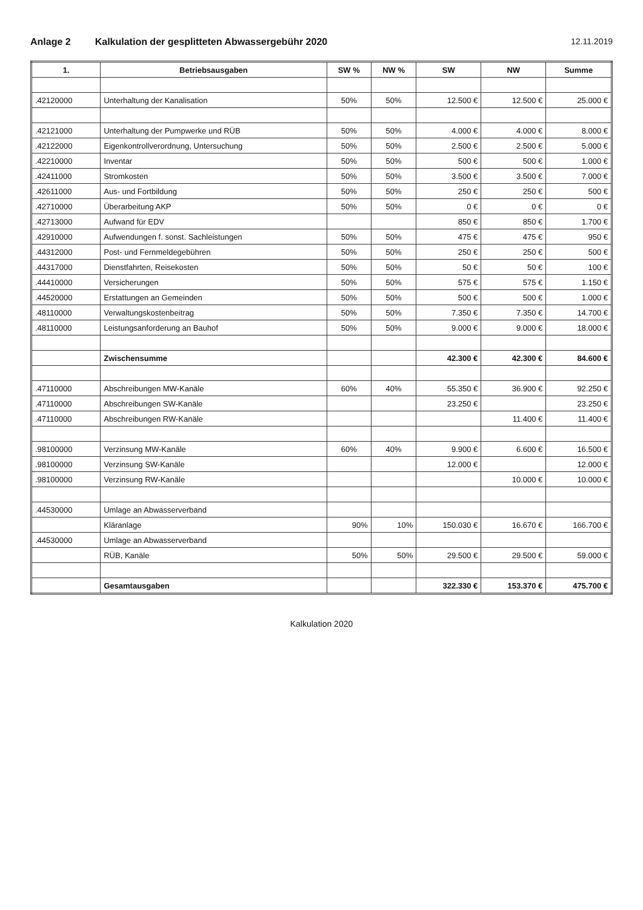Anlage 2 Kalkulation der gesplitteten Abwassergebühr 2020
12.11.2019
| 1. | Betriebsausgaben | SW % | NW % | SW | NW | Summe |
| --- | --- | --- | --- | --- | --- | --- |
| .42120000 | Unterhaltung der Kanalisation | 50% | 50% | 12.500 € | 12.500 € | 25.000 € |
| .42121000 | Unterhaltung der Pumpwerke und RÜB | 50% | 50% | 4.000 € | 4.000 € | 8.000 € |
| .42122000 | Eigenkontrollverordnung, Untersuchung | 50% | 50% | 2.500 € | 2.500 € | 5.000 € |
| .42210000 | Inventar | 50% | 50% | 500 € | 500 € | 1.000 € |
| .42411000 | Stromkosten | 50% | 50% | 3.500 € | 3.500 € | 7.000 € |
| .42611000 | Aus- und Fortbildung | 50% | 50% | 250 € | 250 € | 500 € |
| .42710000 | Überarbeitung AKP | 50% | 50% | 0 € | 0 € | 0 € |
| .42713000 | Aufwand für EDV | | | 850 € | 850 € | 1.700 € |
| .42910000 | Aufwendungen f. sonst. Sachleistungen | 50% | 50% | 475 € | 475 € | 950 € |
| .44312000 | Post- und Fernmeldegebühren | 50% | 50% | 250 € | 250 € | 500 € |
| .44317000 | Dienstfahrten, Reisekosten | 50% | 50% | 50 € | 50 € | 100 € |
| .44410000 | Versicherungen | 50% | 50% | 575 € | 575 € | 1.150 € |
| .44520000 | Erstattungen an Gemeinden | 50% | 50% | 500 € | 500 € | 1.000 € |
| .48110000 | Verwaltungskostenbeitrag | 50% | 50% | 7.350 € | 7.350 € | 14.700 € |
| .48110000 | Leistungsanforderung an Bauhof | 50% | 50% | 9.000 € | 9.000 € | 18.000 € |
| | Zwischensumme | | | 42.300 € | 42.300 € | 84.600 € |
| .47110000 | Abschreibungen MW-Kanäle | 60% | 40% | 55.350 € | 36.900 € | 92.250 € |
| .47110000 | Abschreibungen SW-Kanäle | | | 23.250 € | | 23.250 € |
| .47110000 | Abschreibungen RW-Kanäle | | | | 11.400 € | 11.400 € |
| .98100000 | Verzinsung MW-Kanäle | 60% | 40% | 9.900 € | 6.600 € | 16.500 € |
| .98100000 | Verzinsung SW-Kanäle | | | 12.000 € | | 12.000 € |
| .98100000 | Verzinsung RW-Kanäle | | | | 10.000 € | 10.000 € |
| .44530000 | Umlage an Abwasserverband | | | | | |
| | Kläranlage | 90% | 10% | 150.030 € | 16.670 € | 166.700 € |
| .44530000 | Umlage an Abwasserverband | | | | | |
| | RÜB, Kanäle | 50% | 50% | 29.500 € | 29.500 € | 59.000 € |
| | Gesamtausgaben | | | 322.330 € | 153.370 € | 475.700 € |
Kalkulation 2020